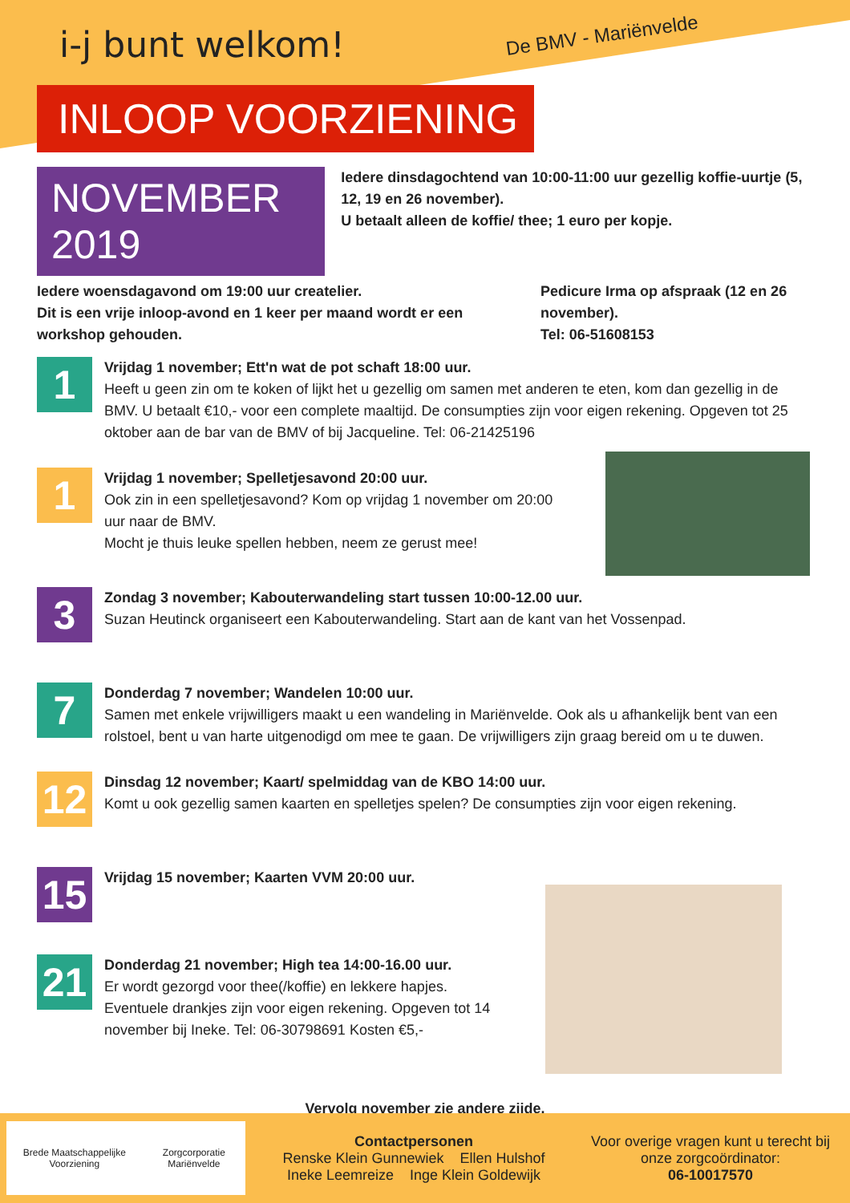i-j bunt welkom!
De BMV - Mariënvelde
INLOOP VOORZIENING
NOVEMBER 2019
Iedere dinsdagochtend van 10:00-11:00 uur gezellig koffie-uurtje (5, 12, 19 en 26 november).
U betaalt alleen de koffie/ thee; 1 euro per kopje.
Iedere woensdagavond om 19:00 uur createlier.
Dit is een vrije inloop-avond en 1 keer per maand wordt er een workshop gehouden.
Pedicure Irma op afspraak (12 en 26 november).
Tel: 06-51608153
1
Vrijdag 1 november; Ett'n wat de pot schaft 18:00 uur.
Heeft u geen zin om te koken of lijkt het u gezellig om samen met anderen te eten, kom dan gezellig in de BMV. U betaalt €10,- voor een complete maaltijd. De consumpties zijn voor eigen rekening. Opgeven tot 25 oktober aan de bar van de BMV of bij Jacqueline. Tel: 06-21425196
1
Vrijdag 1 november; Spelletjesavond 20:00 uur.
Ook zin in een spelletjesavond? Kom op vrijdag 1 november om 20:00 uur naar de BMV.
Mocht je thuis leuke spellen hebben, neem ze gerust mee!
3
Zondag 3 november; Kabouterwandeling start tussen 10:00-12.00 uur.
Suzan Heutinck organiseert een Kabouterwandeling. Start aan de kant van het Vossenpad.
7
Donderdag 7 november; Wandelen 10:00 uur.
Samen met enkele vrijwilligers maakt u een wandeling in Mariënvelde. Ook als u afhankelijk bent van een rolstoel, bent u van harte uitgenodigd om mee te gaan. De vrijwilligers zijn graag bereid om u te duwen.
12
Dinsdag 12 november; Kaart/ spelmiddag van de KBO 14:00 uur.
Komt u ook gezellig samen kaarten en spelletjes spelen? De consumpties zijn voor eigen rekening.
15
Vrijdag 15 november; Kaarten VVM 20:00 uur.
21
Donderdag 21 november; High tea 14:00-16.00 uur.
Er wordt gezorgd voor thee(/koffie) en lekkere hapjes. Eventuele drankjes zijn voor eigen rekening. Opgeven tot 14 november bij Ineke. Tel: 06-30798691 Kosten €5,-
Vervolg november zie andere zijde.
Brede Maatschappelijke Voorziening Zorgcorporatie Mariënvelde
Contactpersonen
Renske Klein Gunnewiek Ellen Hulshof
Ineke Leemreize Inge Klein Goldewijk
Voor overige vragen kunt u terecht bij onze zorgcoördinator:
06-10017570